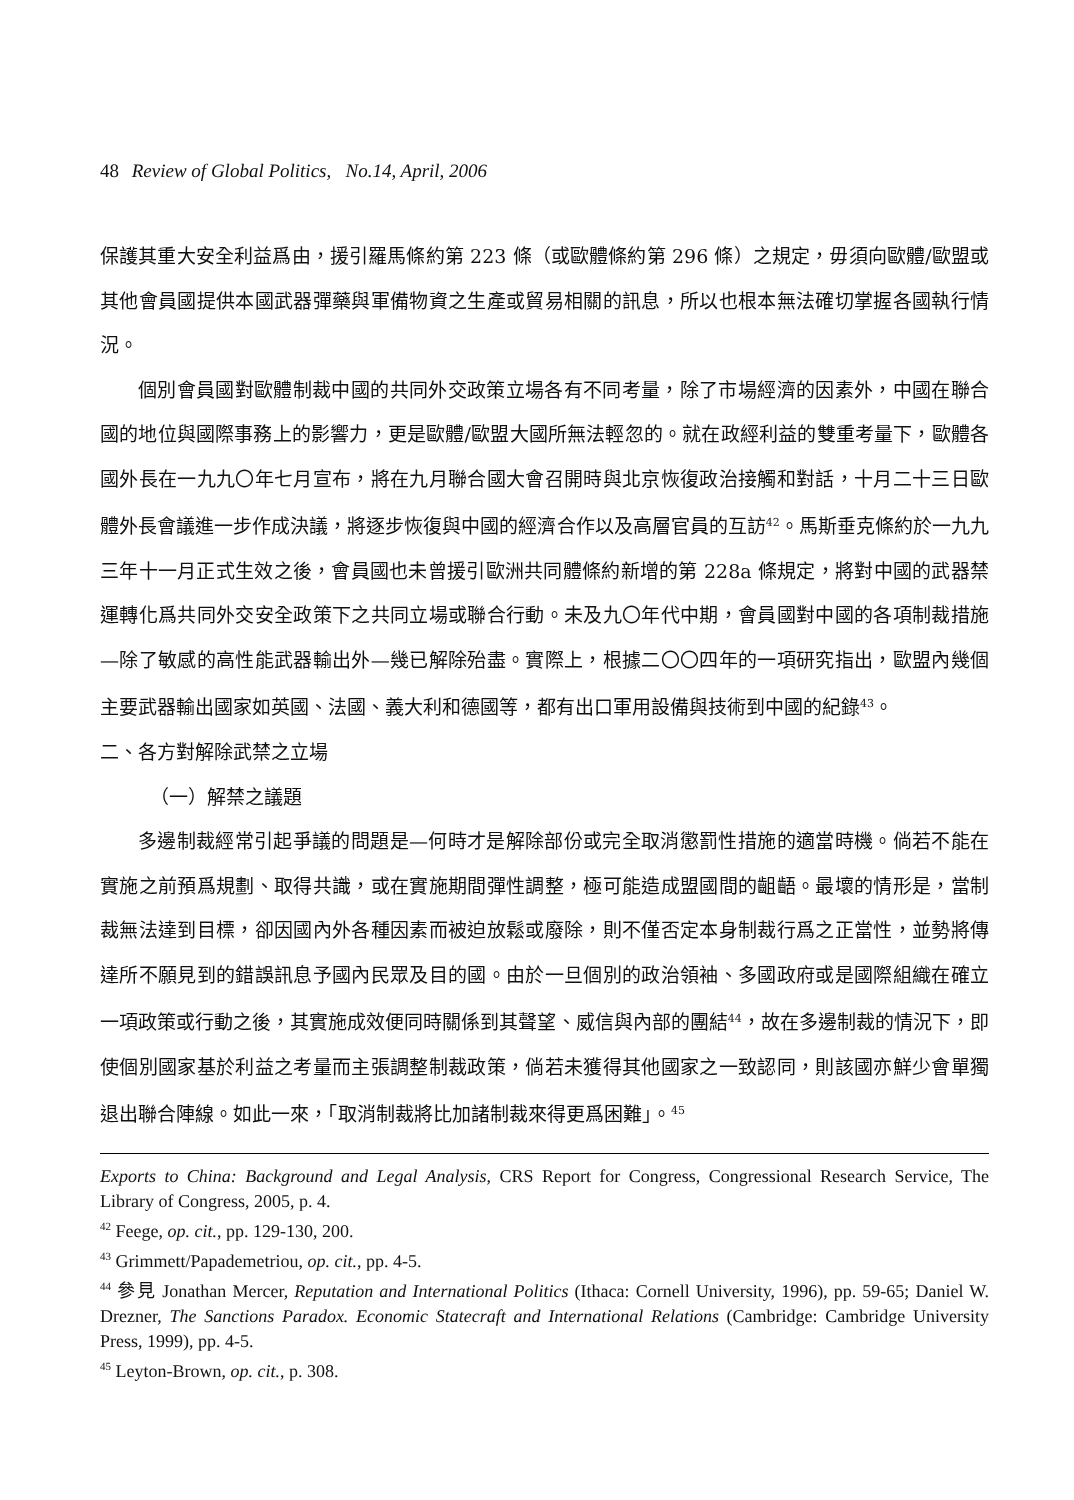48 Review of Global Politics, No.14, April, 2006
保護其重大安全利益爲由，援引羅馬條約第 223 條（或歐體條約第 296 條）之規定，毋須向歐體/歐盟或其他會員國提供本國武器彈藥與軍備物資之生產或貿易相關的訊息，所以也根本無法確切掌握各國執行情況。
個別會員國對歐體制裁中國的共同外交政策立場各有不同考量，除了市場經濟的因素外，中國在聯合國的地位與國際事務上的影響力，更是歐體/歐盟大國所無法輕忽的。就在政經利益的雙重考量下，歐體各國外長在一九九〇年七月宣布，將在九月聯合國大會召開時與北京恢復政治接觸和對話，十月二十三日歐體外長會議進一步作成決議，將逐步恢復與中國的經濟合作以及高層官員的互訪<sup>42</sup>。馬斯垂克條約於一九九三年十一月正式生效之後，會員國也未曾援引歐洲共同體條約新增的第 228a 條規定，將對中國的武器禁運轉化爲共同外交安全政策下之共同立場或聯合行動。未及九〇年代中期，會員國對中國的各項制裁措施—除了敏感的高性能武器輸出外—幾已解除殆盡。實際上，根據二〇〇四年的一項研究指出，歐盟內幾個主要武器輸出國家如英國、法國、義大利和德國等，都有出口軍用設備與技術到中國的紀錄<sup>43</sup>。
二、各方對解除武禁之立場
（一）解禁之議題
多邊制裁經常引起爭議的問題是—何時才是解除部份或完全取消懲罰性措施的適當時機。倘若不能在實施之前預爲規劃、取得共識，或在實施期間彈性調整，極可能造成盟國間的齟齬。最壞的情形是，當制裁無法達到目標，卻因國內外各種因素而被迫放鬆或廢除，則不僅否定本身制裁行爲之正當性，並勢將傳達所不願見到的錯誤訊息予國內民眾及目的國。由於一旦個別的政治領袖、多國政府或是國際組織在確立一項政策或行動之後，其實施成效便同時關係到其聲望、威信與內部的團結<sup>44</sup>，故在多邊制裁的情況下，即使個別國家基於利益之考量而主張調整制裁政策，倘若未獲得其他國家之一致認同，則該國亦鮮少會單獨退出聯合陣線。如此一來，「取消制裁將比加諸制裁來得更爲困難」。<sup>45</sup>
Exports to China: Background and Legal Analysis, CRS Report for Congress, Congressional Research Service, The Library of Congress, 2005, p. 4.
<sup>42</sup> Feege, op. cit., pp. 129-130, 200.
<sup>43</sup> Grimmett/Papademetriou, op. cit., pp. 4-5.
<sup>44</sup> 參見 Jonathan Mercer, Reputation and International Politics (Ithaca: Cornell University, 1996), pp. 59-65; Daniel W. Drezner, The Sanctions Paradox. Economic Statecraft and International Relations (Cambridge: Cambridge University Press, 1999), pp. 4-5.
<sup>45</sup> Leyton-Brown, op. cit., p. 308.